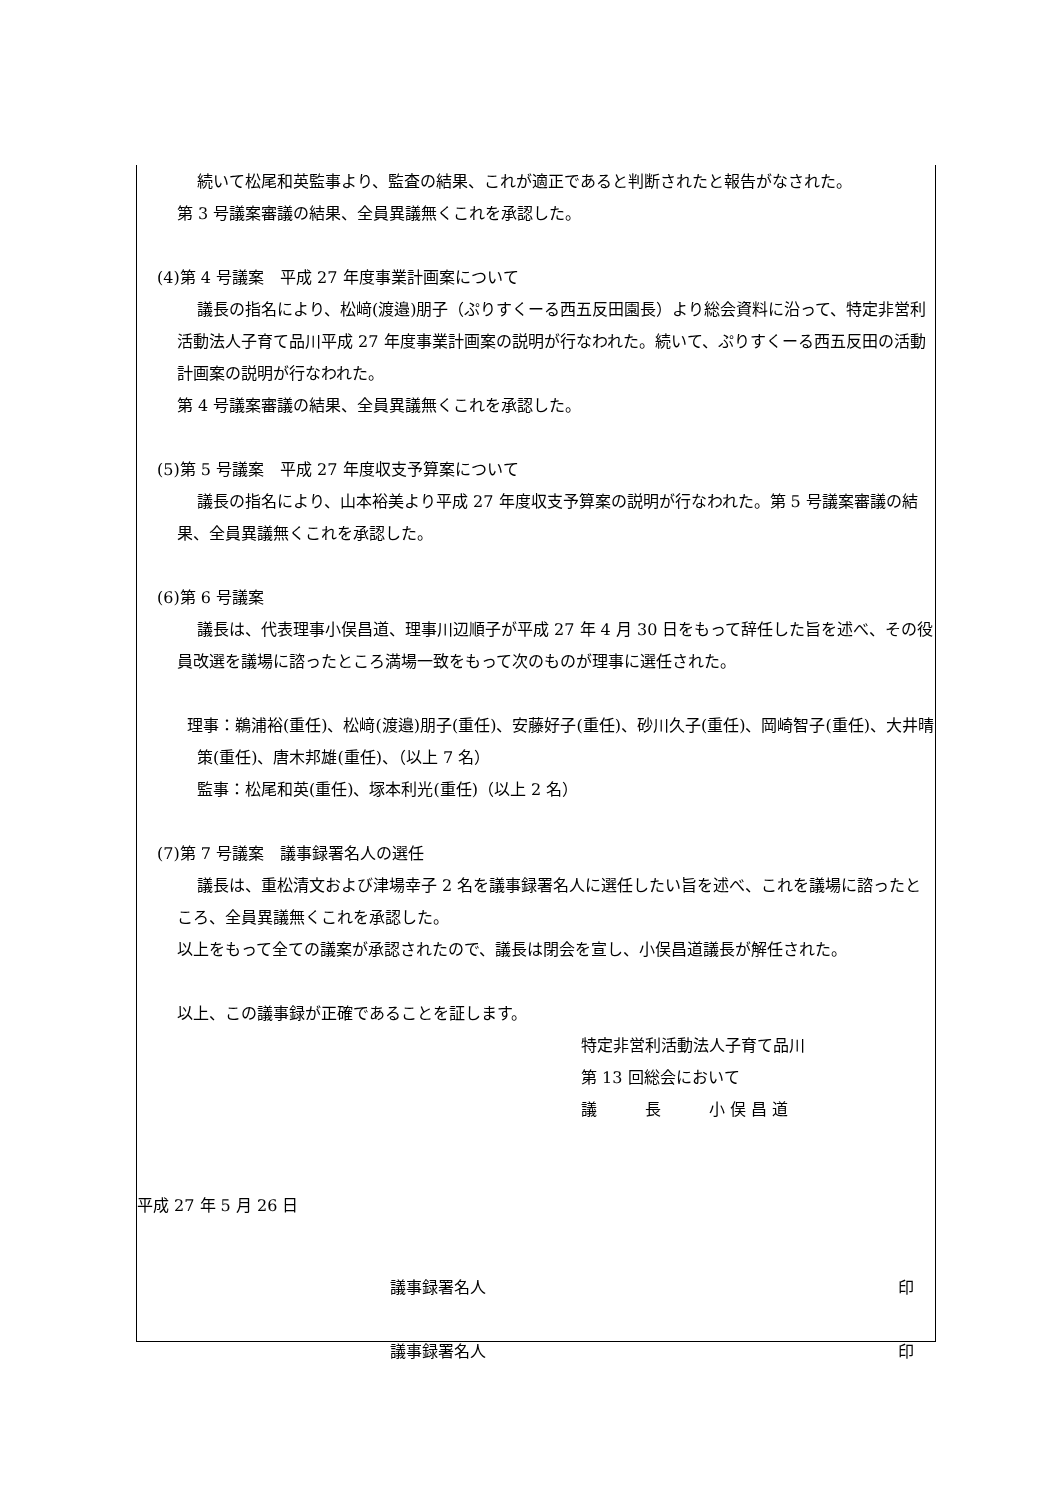続いて松尾和英監事より、監査の結果、これが適正であると判断されたと報告がなされた。
第 3 号議案審議の結果、全員異議無くこれを承認した。
(4)第 4 号議案　平成 27 年度事業計画案について
議長の指名により、松﨑(渡邉)朋子（ぷりすくーる西五反田園長）より総会資料に沿って、特定非営利活動法人子育て品川平成 27 年度事業計画案の説明が行なわれた。続いて、ぷりすくーる西五反田の活動計画案の説明が行なわれた。
第 4 号議案審議の結果、全員異議無くこれを承認した。
(5)第 5 号議案　平成 27 年度収支予算案について
議長の指名により、山本裕美より平成 27 年度収支予算案の説明が行なわれた。第 5 号議案審議の結果、全員異議無くこれを承認した。
(6)第 6 号議案
議長は、代表理事小俣昌道、理事川辺順子が平成 27 年 4 月 30 日をもって辞任した旨を述べ、その役員改選を議場に諮ったところ満場一致をもって次のものが理事に選任された。
理事：鵜浦裕(重任)、松﨑(渡邉)朋子(重任)、安藤好子(重任)、砂川久子(重任)、岡崎智子(重任)、大井晴策(重任)、唐木邦雄(重任)、（以上 7 名）
監事：松尾和英(重任)、塚本利光(重任)（以上 2 名）
(7)第 7 号議案　議事録署名人の選任
議長は、重松清文および津場幸子 2 名を議事録署名人に選任したい旨を述べ、これを議場に諮ったところ、全員異議無くこれを承認した。
以上をもって全ての議案が承認されたので、議長は閉会を宣し、小俣昌道議長が解任された。
以上、この議事録が正確であることを証します。
特定非営利活動法人子育て品川
第 13 回総会において
議　　　長　　　小 俣 昌 道
平成 27 年 5 月 26 日
議事録署名人 印
議事録署名人 印